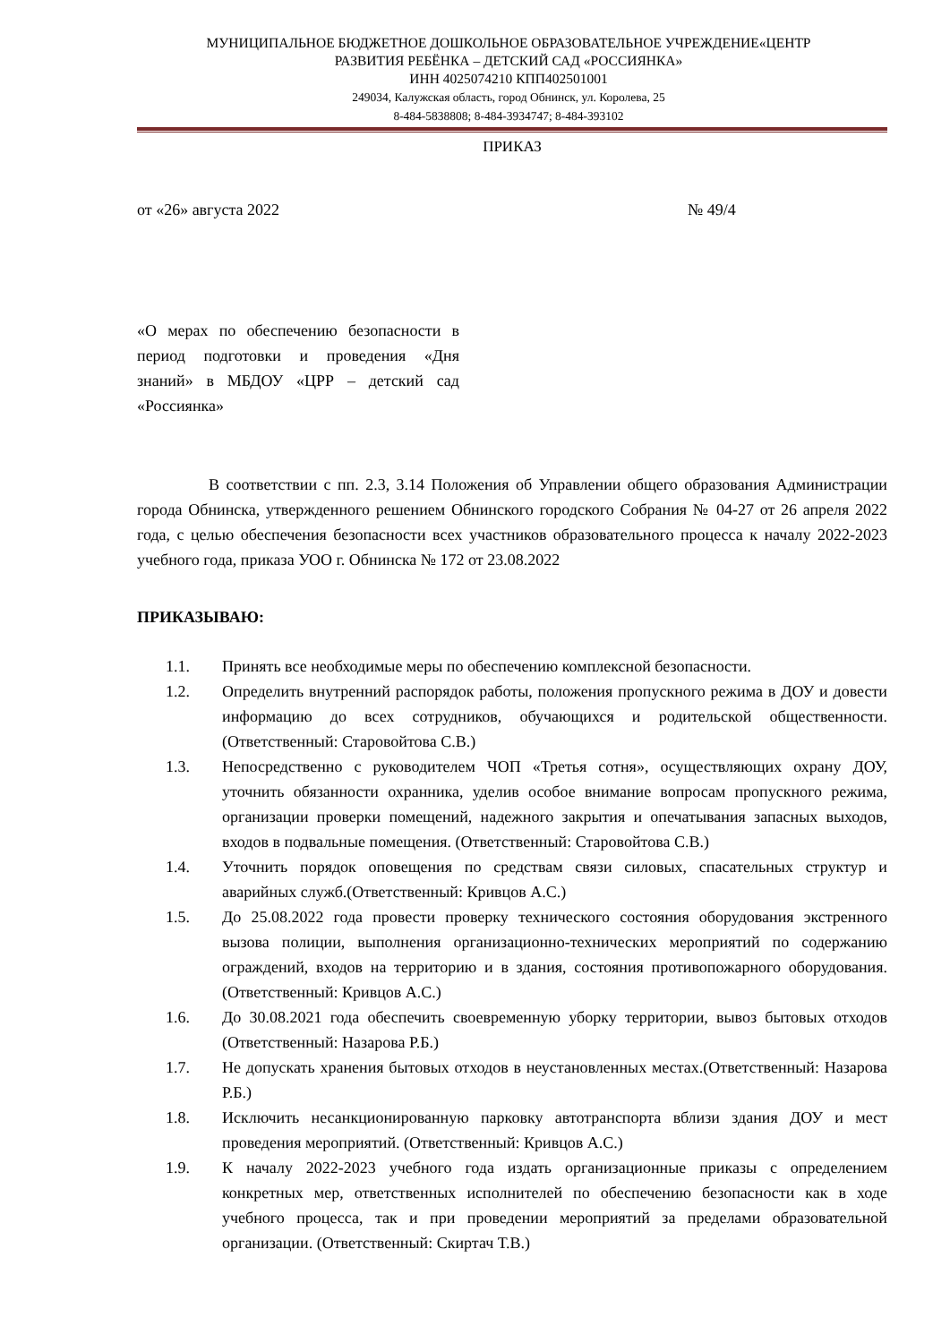МУНИЦИПАЛЬНОЕ БЮДЖЕТНОЕ ДОШКОЛЬНОЕ ОБРАЗОВАТЕЛЬНОЕ УЧРЕЖДЕНИЕ«ЦЕНТР
РАЗВИТИЯ РЕБЁНКА – ДЕТСКИЙ САД «РОССИЯНКА»
ИНН 4025074210 КПП402501001
249034, Калужская область, город Обнинск, ул. Королева, 25
8-484-5838808; 8-484-3934747; 8-484-393102
ПРИКАЗ
от «26» августа 2022 № 49/4
«О мерах по обеспечению безопасности в период подготовки и проведения «Дня знаний» в МБДОУ «ЦРР – детский сад «Россиянка»
В соответствии с пп. 2.3, 3.14 Положения об Управлении общего образования Администрации города Обнинска, утвержденного решением Обнинского городского Собрания № 04-27 от 26 апреля 2022 года, с целью обеспечения безопасности всех участников образовательного процесса к началу 2022-2023 учебного года, приказа УОО г. Обнинска № 172 от 23.08.2022
ПРИКАЗЫВАЮ:
1.1. Принять все необходимые меры по обеспечению комплексной безопасности.
1.2. Определить внутренний распорядок работы, положения пропускного режима в ДОУ и довести информацию до всех сотрудников, обучающихся и родительской общественности. (Ответственный: Старовойтова С.В.)
1.3. Непосредственно с руководителем ЧОП «Третья сотня», осуществляющих охрану ДОУ, уточнить обязанности охранника, уделив особое внимание вопросам пропускного режима, организации проверки помещений, надежного закрытия и опечатывания запасных выходов, входов в подвальные помещения. (Ответственный: Старовойтова С.В.)
1.4. Уточнить порядок оповещения по средствам связи силовых, спасательных структур и аварийных служб.(Ответственный: Кривцов А.С.)
1.5. До 25.08.2022 года провести проверку технического состояния оборудования экстренного вызова полиции, выполнения организационно-технических мероприятий по содержанию ограждений, входов на территорию и в здания, состояния противопожарного оборудования.(Ответственный: Кривцов А.С.)
1.6. До 30.08.2021 года обеспечить своевременную уборку территории, вывоз бытовых отходов (Ответственный: Назарова Р.Б.)
1.7. Не допускать хранения бытовых отходов в неустановленных местах.(Ответственный: Назарова Р.Б.)
1.8. Исключить несанкционированную парковку автотранспорта вблизи здания ДОУ и мест проведения мероприятий. (Ответственный: Кривцов А.С.)
1.9. К началу 2022-2023 учебного года издать организационные приказы с определением конкретных мер, ответственных исполнителей по обеспечению безопасности как в ходе учебного процесса, так и при проведении мероприятий за пределами образовательной организации. (Ответственный: Скиртач Т.В.)